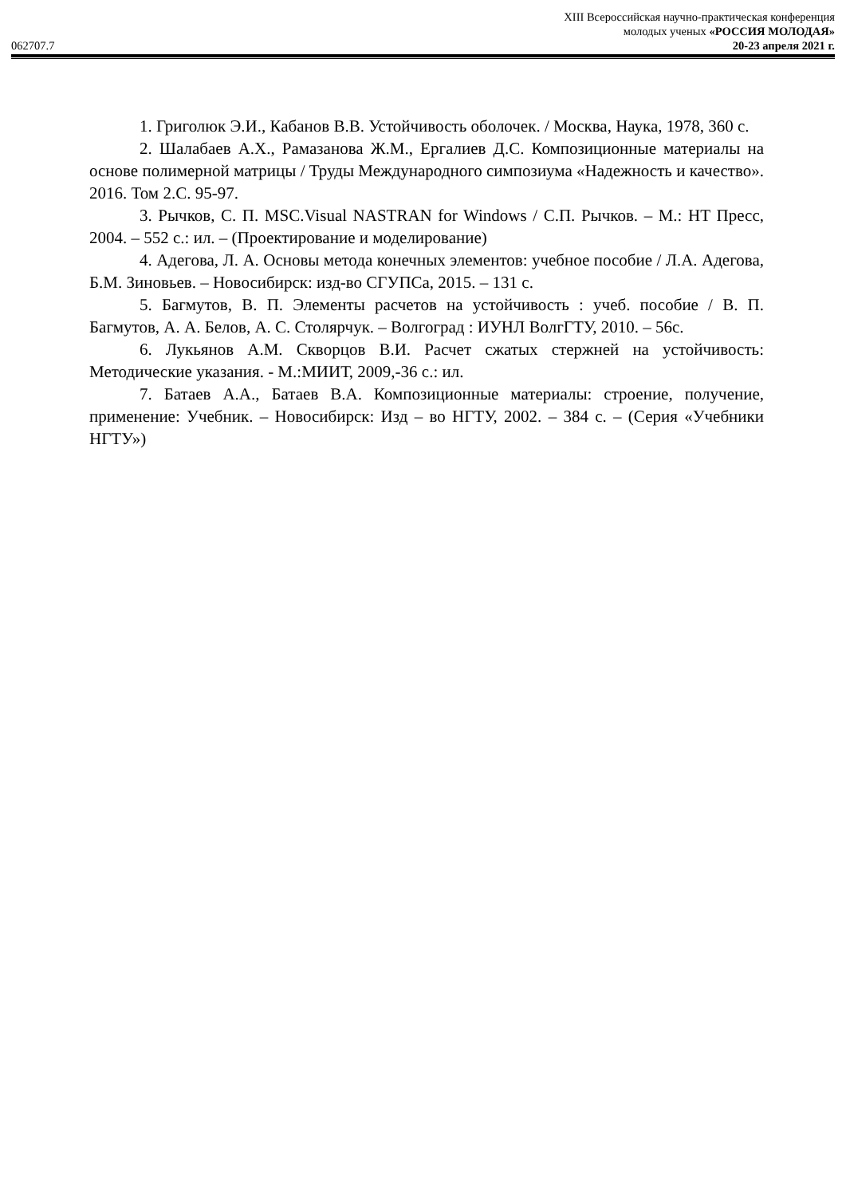062707.7
XIII Всероссийская научно-практическая конференция
молодых ученых «РОССИЯ МОЛОДАЯ»
20-23 апреля 2021 г.
1. Григолюк Э.И., Кабанов В.В. Устойчивость оболочек. / Москва, Наука, 1978, 360 с.
2. Шалабаев А.Х., Рамазанова Ж.М., Ергалиев Д.С. Композиционные материалы на основе полимерной матрицы / Труды Международного симпозиума «Надежность и качество». 2016. Том 2.С. 95-97.
3. Рычков, С. П. MSC.Visual NASTRAN for Windows / С.П. Рычков. – М.: НТ Пресс, 2004. – 552 с.: ил. – (Проектирование и моделирование)
4. Адегова, Л. А. Основы метода конечных элементов: учебное пособие / Л.А. Адегова, Б.М. Зиновьев. – Новосибирск: изд-во СГУПСа, 2015. – 131 с.
5. Багмутов, В. П. Элементы расчетов на устойчивость : учеб. пособие / В. П. Багмутов, А. А. Белов, А. С. Столярчук. – Волгоград : ИУНЛ ВолгГТУ, 2010. – 56с.
6. Лукьянов А.М. Скворцов В.И. Расчет сжатых стержней на устойчивость: Методические указания. - М.:МИИТ, 2009,-36 с.: ил.
7. Батаев А.А., Батаев В.А. Композиционные материалы: строение, получение, применение: Учебник. – Новосибирск: Изд – во НГТУ, 2002. – 384 с. – (Серия «Учебники НГТУ»)